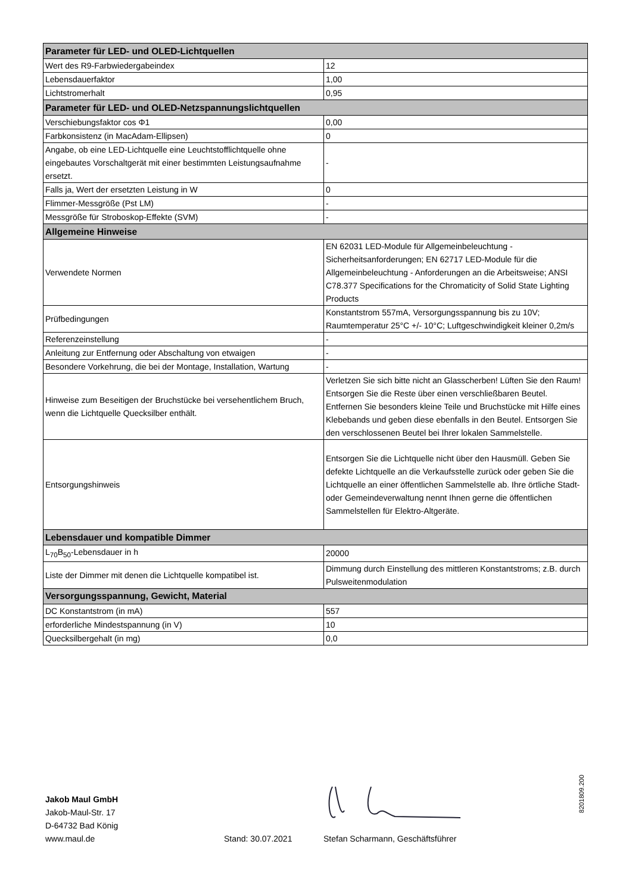| Parameter für LED- und OLED-Lichtquellen | |
| --- | --- |
| Wert des R9-Farbwiedergabeindex | 12 |
| Lebensdauerfaktor | 1,00 |
| Lichtstromerhalt | 0,95 |
| Parameter für LED- und OLED-Netzspannungslichtquellen | |
| Verschiebungsfaktor cos Φ1 | 0,00 |
| Farbkonsistenz (in MacAdam-Ellipsen) | 0 |
| Angabe, ob eine LED-Lichtquelle eine Leuchtstofflichtquelle ohne eingebautes Vorschaltgerät mit einer bestimmten Leistungsaufnahme ersetzt. | - |
| Falls ja, Wert der ersetzten Leistung in W | 0 |
| Flimmer-Messgröße (Pst LM) | - |
| Messgröße für Stroboskop-Effekte (SVM) | - |
| Allgemeine Hinweise | |
| Verwendete Normen | EN 62031 LED-Module für Allgemeinbeleuchtung - Sicherheitsanforderungen; EN 62717 LED-Module für die Allgemeinbeleuchtung - Anforderungen an die Arbeitsweise; ANSI C78.377 Specifications for the Chromaticity of Solid State Lighting Products |
| Prüfbedingungen | Konstantstrom 557mA, Versorgungsspannung bis zu 10V; Raumtemperatur 25°C +/- 10°C; Luftgeschwindigkeit kleiner 0,2m/s |
| Referenzeinstellung | - |
| Anleitung zur Entfernung oder Abschaltung von etwaigen | - |
| Besondere Vorkehrung, die bei der Montage, Installation, Wartung | - |
| Hinweise zum Beseitigen der Bruchstücke bei versehentlichem Bruch, wenn die Lichtquelle Quecksilber enthält. | Verletzen Sie sich bitte nicht an Glasscherben! Lüften Sie den Raum! Entsorgen Sie die Reste über einen verschließbaren Beutel. Entfernen Sie besonders kleine Teile und Bruchstücke mit Hilfe eines Klebebands und geben diese ebenfalls in den Beutel. Entsorgen Sie den verschlossenen Beutel bei Ihrer lokalen Sammelstelle. |
| Entsorgungshinweis | Entsorgen Sie die Lichtquelle nicht über den Hausmüll. Geben Sie defekte Lichtquelle an die Verkaufsstelle zurück oder geben Sie die Lichtquelle an einer öffentlichen Sammelstelle ab. Ihre örtliche Stadt- oder Gemeindeverwaltung nennt Ihnen gerne die öffentlichen Sammelstellen für Elektro-Altgeräte. |
| Lebensdauer und kompatible Dimmer | |
| L<sub>70</sub>B<sub>50</sub>-Lebensdauer in h | 20000 |
| Liste der Dimmer mit denen die Lichtquelle kompatibel ist. | Dimmung durch Einstellung des mittleren Konstantstroms; z.B. durch Pulsweitenmodulation |
| Versorgungsspannung, Gewicht, Material | |
| DC Konstantstrom (in mA) | 557 |
| erforderliche Mindestspannung (in V) | 10 |
| Quecksilbergehalt (in mg) | 0,0 |
Jakob Maul GmbH
Jakob-Maul-Str. 17
D-64732 Bad König
www.maul.de
Stand: 30.07.2021
Stefan Scharmann, Geschäftsführer
8201809.200